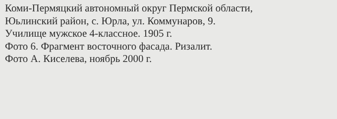Коми-Пермяцкий автономный округ Пермской области,
Юьлинский район, с. Юрла, ул. Коммунаров, 9.
Училище мужское 4-классное. 1905 г.
Фото 6. Фрагмент восточного фасада. Ризалит.
Фото А. Киселева, ноябрь 2000 г.